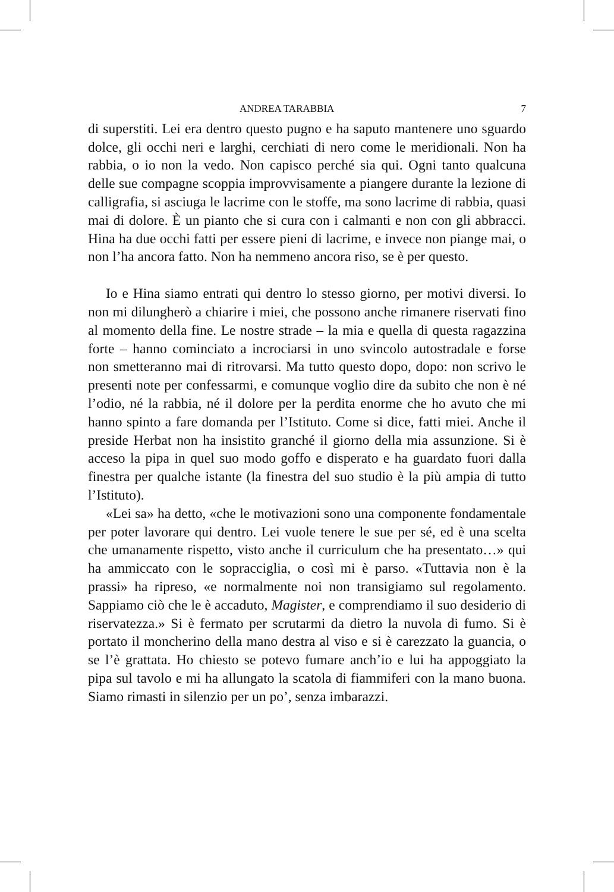ANDREA TARABBIA 7
di superstiti. Lei era dentro questo pugno e ha saputo mantenere uno sguardo dolce, gli occhi neri e larghi, cerchiati di nero come le meridionali. Non ha rabbia, o io non la vedo. Non capisco perché sia qui. Ogni tanto qualcuna delle sue compagne scoppia improvvisamente a piangere durante la lezione di calligrafia, si asciuga le lacrime con le stoffe, ma sono lacrime di rabbia, quasi mai di dolore. È un pianto che si cura con i calmanti e non con gli abbracci. Hina ha due occhi fatti per essere pieni di lacrime, e invece non piange mai, o non l’ha ancora fatto. Non ha nemmeno ancora riso, se è per questo.
Io e Hina siamo entrati qui dentro lo stesso giorno, per motivi diversi. Io non mi dilungherò a chiarire i miei, che possono anche rimanere riservati fino al momento della fine. Le nostre strade – la mia e quella di questa ragazzina forte – hanno cominciato a incrociarsi in uno svincolo autostradale e forse non smetteranno mai di ritrovarsi. Ma tutto questo dopo, dopo: non scrivo le presenti note per confessarmi, e comunque voglio dire da subito che non è né l’odio, né la rabbia, né il dolore per la perdita enorme che ho avuto che mi hanno spinto a fare domanda per l’Istituto. Come si dice, fatti miei. Anche il preside Herbat non ha insistito granché il giorno della mia assunzione. Si è acceso la pipa in quel suo modo goffo e disperato e ha guardato fuori dalla finestra per qualche istante (la finestra del suo studio è la più ampia di tutto l’Istituto).
«Lei sa» ha detto, «che le motivazioni sono una componente fondamentale per poter lavorare qui dentro. Lei vuole tenere le sue per sé, ed è una scelta che umanamente rispetto, visto anche il curriculum che ha presentato…» qui ha ammiccato con le sopracciglia, o così mi è parso. «Tuttavia non è la prassi» ha ripreso, «e normalmente noi non transigiamo sul regolamento. Sappiamo ciò che le è accaduto, Magister, e comprendiamo il suo desiderio di riservatezza.» Si è fermato per scrutarmi da dietro la nuvola di fumo. Si è portato il moncherino della mano destra al viso e si è carezzato la guancia, o se l’è grattata. Ho chiesto se potevo fumare anch’io e lui ha appoggiato la pipa sul tavolo e mi ha allungato la scatola di fiammiferi con la mano buona. Siamo rimasti in silenzio per un po’, senza imbarazzi.